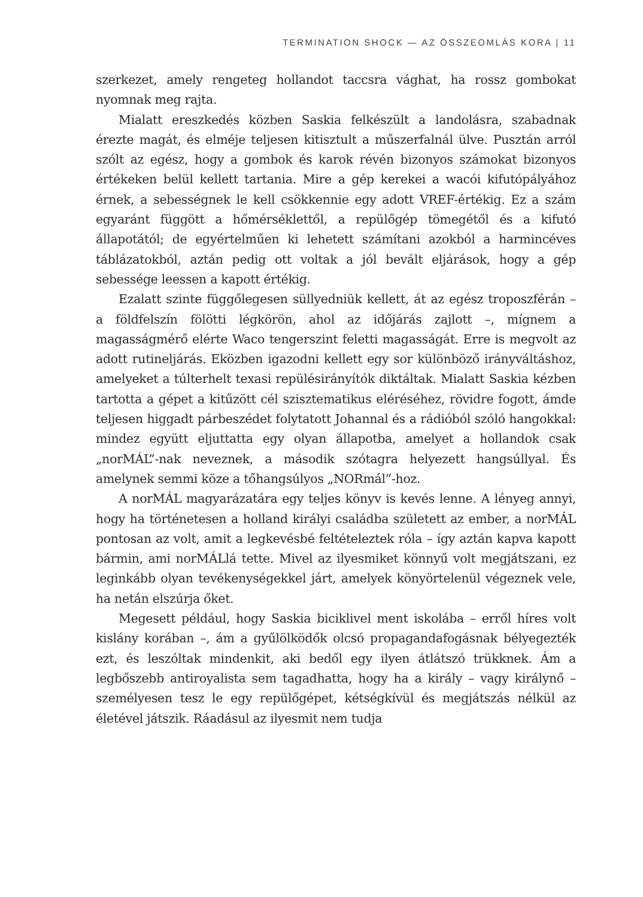TERMINATION SHOCK — AZ ÖSSZEOMLÁS KORA | 11
szerkezet, amely rengeteg hollandot taccsra vághat, ha rossz gombokat nyomnak meg rajta.
Mialatt ereszkedés közben Saskia felkészült a landolásra, szabadnak érezte magát, és elméje teljesen kitisztult a műszerfalnál ülve. Pusztán arról szólt az egész, hogy a gombok és karok révén bizonyos számokat bizonyos értékeken belül kellett tartania. Mire a gép kerekei a wacói kifutópályához érnek, a sebességnek le kell csökkennie egy adott VREF-értékig. Ez a szám egyaránt függött a hőmérséklettől, a repülőgép tömegétől és a kifutó állapotától; de egyértelműen ki lehetett számítani azokból a harmincéves táblázatokból, aztán pedig ott voltak a jól bevált eljárások, hogy a gép sebessége leessen a kapott értékig.
Ezalatt szinte függőlegesen süllyedniük kellett, át az egész troposzférán – a földfelszín fölötti légkörön, ahol az időjárás zajlott –, mígnem a magasságmérő elérte Waco tengerszint feletti magasságát. Erre is megvolt az adott rutineljárás. Eközben igazodni kellett egy sor különböző irányváltáshoz, amelyeket a túlterhelt texasi repülésirányítók diktáltak. Mialatt Saskia kézben tartotta a gépet a kitűzött cél szisztematikus eléréséhez, rövidre fogott, ámde teljesen higgadt párbeszédet folytatott Johannal és a rádióból szóló hangokkal: mindez együtt eljuttatta egy olyan állapotba, amelyet a hollandok csak „norMÁL”-nak neveznek, a második szótagra helyezett hangsúllyal. És amelynek semmi köze a tőhangsúlyos „NORmál”-hoz.
A norMÁL magyarázatára egy teljes könyv is kevés lenne. A lényeg annyi, hogy ha történetesen a holland királyi családba született az ember, a norMÁL pontosan az volt, amit a legkevésbé feltételeztek róla – így aztán kapva kapott bármin, ami norMÁLlá tette. Mivel az ilyesmiket könnyű volt megjátszani, ez leginkább olyan tevékenységekkel járt, amelyek könyörtelenül végeznek vele, ha netán elszúrja őket.
Megesett például, hogy Saskia biciklivel ment iskolába – erről híres volt kislány korában –, ám a gyűlölködők olcsó propagandafogásnak bélyegezték ezt, és leszóltak mindenkit, aki bedől egy ilyen átlátszó trükknek. Ám a legbőszebb antiroyalista sem tagadhatta, hogy ha a király – vagy királynő – személyesen tesz le egy repülőgépet, kétségkívül és megjátszás nélkül az életével játszik. Ráadásul az ilyesmit nem tudja